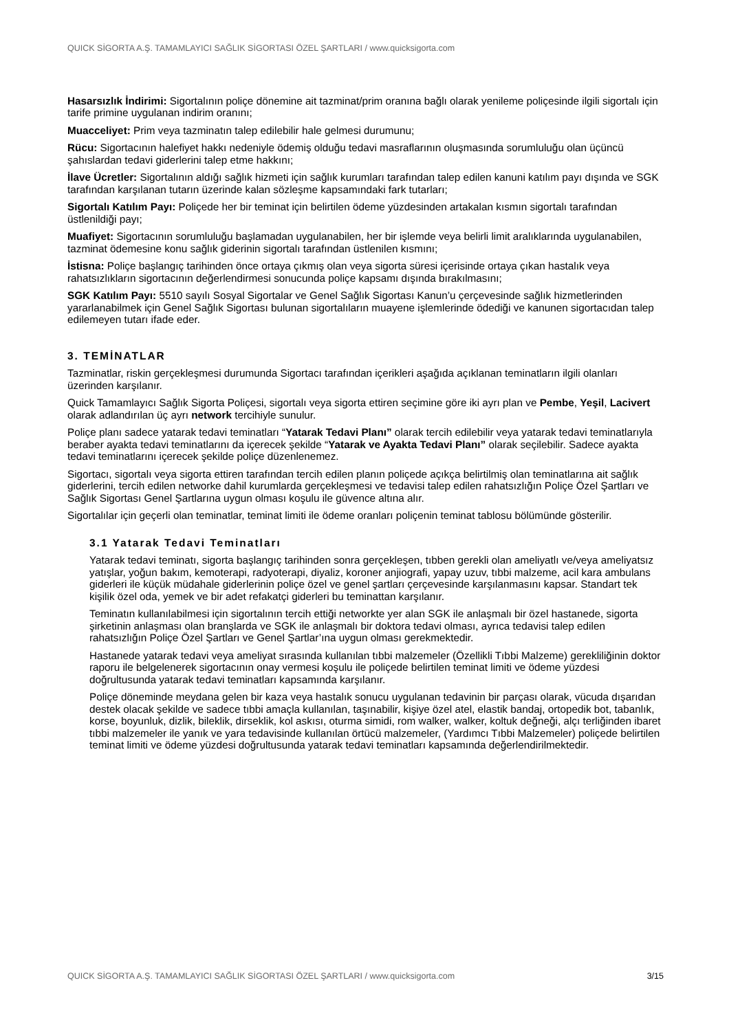QUICK SİGORTA A.Ş. TAMAMLAYICI SAĞLIK SİGORTASI ÖZEL ŞARTLARI / www.quicksigorta.com
Hasarsızlık İndirimi: Sigortalının poliçe dönemine ait tazminat/prim oranına bağlı olarak yenileme poliçesinde ilgili sigortalı için tarife primine uygulanan indirim oranını;
Muacceliyet: Prim veya tazminatın talep edilebilir hale gelmesi durumunu;
Rücu: Sigortacının halefiyet hakkı nedeniyle ödemiş olduğu tedavi masraflarının oluşmasında sorumluluğu olan üçüncü şahıslardan tedavi giderlerini talep etme hakkını;
İlave Ücretler: Sigortalının aldığı sağlık hizmeti için sağlık kurumları tarafından talep edilen kanuni katılım payı dışında ve SGK tarafından karşılanan tutarın üzerinde kalan sözleşme kapsamındaki fark tutarları;
Sigortalı Katılım Payı: Poliçede her bir teminat için belirtilen ödeme yüzdesinden artakalan kısmın sigortalı tarafından üstlenildiği payı;
Muafiyet: Sigortacının sorumluluğu başlamadan uygulanabilen, her bir işlemde veya belirli limit aralıklarında uygulanabilen, tazminat ödemesine konu sağlık giderinin sigortalı tarafından üstlenilen kısmını;
İstisna: Poliçe başlangıç tarihinden önce ortaya çıkmış olan veya sigorta süresi içerisinde ortaya çıkan hastalık veya rahatsızlıkların sigortacının değerlendirmesi sonucunda poliçe kapsamı dışında bırakılmasını;
SGK Katılım Payı: 5510 sayılı Sosyal Sigortalar ve Genel Sağlık Sigortası Kanun’u çerçevesinde sağlık hizmetlerinden yararlanabilmek için Genel Sağlık Sigortası bulunan sigortalıların muayene işlemlerinde ödediği ve kanunen sigortacıdan talep edilemeyen tutarı ifade eder.
3. TEMİNATLAR
Tazminatlar, riskin gerçekleşmesi durumunda Sigortacı tarafından içerikleri aşağıda açıklanan teminatların ilgili olanları üzerinden karşılanır.
Quick Tamamlayıcı Sağlık Sigorta Poliçesi, sigortalı veya sigorta ettiren seçimine göre iki ayrı plan ve Pembe, Yeşil, Lacivert olarak adlandırılan üç ayrı network tercihiyle sunulur.
Poliçe planı sadece yatarak tedavi teminatları “Yatarak Tedavi Planı” olarak tercih edilebilir veya yatarak tedavi teminatlarıyla beraber ayakta tedavi teminatlarını da içerecek şekilde “Yatarak ve Ayakta Tedavi Planı” olarak seçilebilir. Sadece ayakta tedavi teminatlarını içerecek şekilde poliçe düzenlenemez.
Sigortacı, sigortalı veya sigorta ettiren tarafından tercih edilen planın poliçede açıkça belirtilmiş olan teminatlarına ait sağlık giderlerini, tercih edilen networke dahil kurumlarda gerçekleşmesi ve tedavisi talep edilen rahatsızlığın Poliçe Özel Şartları ve Sağlık Sigortası Genel Şartlarına uygun olması koşulu ile güvence altına alır.
Sigortalılar için geçerli olan teminatlar, teminat limiti ile ödeme oranları poliçenin teminat tablosu bölümünde gösterilir.
3.1 Yatarak Tedavi Teminatları
Yatarak tedavi teminatı, sigorta başlangıç tarihinden sonra gerçekleşen, tıbben gerekli olan ameliyatlı ve/veya ameliyatsız yatışlar, yoğun bakım, kemoterapi, radyoterapi, diyaliz, koroner anjiografi, yapay uzuv, tıbbi malzeme, acil kara ambulans giderleri ile küçük müdahale giderlerinin poliçe özel ve genel şartları çerçevesinde karşılanmasını kapsar. Standart tek kişilik özel oda, yemek ve bir adet refakatçi giderleri bu teminattan karşılanır.
Teminatın kullanılabilmesi için sigortalının tercih ettiği networkte yer alan SGK ile anlaşmalı bir özel hastanede, sigorta şirketinin anlaşması olan branşlarda ve SGK ile anlaşmalı bir doktora tedavi olması, ayrıca tedavisi talep edilen rahatsızlığın Poliçe Özel Şartları ve Genel Şartlar’ına uygun olması gerekmektedir.
Hastanede yatarak tedavi veya ameliyat sırasında kullanılan tıbbi malzemeler (Özellikli Tıbbi Malzeme) gerekliliğinin doktor raporu ile belgelenerek sigortacının onay vermesi koşulu ile poliçede belirtilen teminat limiti ve ödeme yüzdesi doğrultusunda yatarak tedavi teminatları kapsamında karşılanır.
Poliçe döneminde meydana gelen bir kaza veya hastalık sonucu uygulanan tedavinin bir parçası olarak, vücuda dışarıdan destek olacak şekilde ve sadece tıbbi amaçla kullanılan, taşınabilir, kişiye özel atel, elastik bandaj, ortopedik bot, tabanlık, korse, boyunluk, dizlik, bileklik, dirseklik, kol askısı, oturma simidi, rom walker, walker, koltuk değneği, alçı terliğinden ibaret tıbbi malzemeler ile yanık ve yara tedavisinde kullanılan örtücü malzemeler, (Yardımcı Tıbbi Malzemeler) poliçede belirtilen teminat limiti ve ödeme yüzdesi doğrultusunda yatarak tedavi teminatları kapsamında değerlendirilmektedir.
QUICK SİGORTA A.Ş. TAMAMLAYICI SAĞLIK SİGORTASI ÖZEL ŞARTLARI / www.quicksigorta.com 3/15